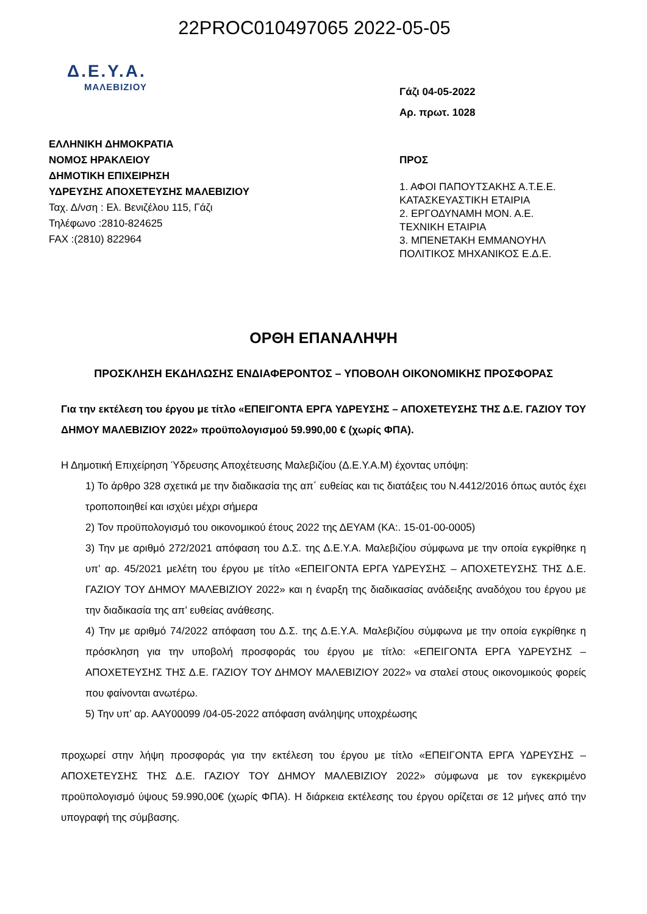22PROC010497065 2022-05-05
Δ.Ε.Υ.Α.
ΜΑΛΕΒΙΖΙΟΥ
ΕΛΛΗΝΙΚΗ ΔΗΜΟΚΡΑΤΙΑ
ΝΟΜΟΣ ΗΡΑΚΛΕΙΟΥ
ΔΗΜΟΤΙΚΗ ΕΠΙΧΕΙΡΗΣΗ
ΥΔΡΕΥΣΗΣ ΑΠΟΧΕΤΕΥΣΗΣ ΜΑΛΕΒΙΖΙΟΥ
Ταχ. Δ/νση : Ελ. Βενιζέλου 115, Γάζι
Τηλέφωνο :2810-824625
FAX :(2810) 822964
Γάζι 04-05-2022
Αρ. πρωτ. 1028
ΠΡΟΣ
1. ΑΦΟΙ ΠΑΠΟΥΤΣΑΚΗΣ Α.Τ.Ε.Ε.
ΚΑΤΑΣΚΕΥΑΣΤΙΚΗ ΕΤΑΙΡΙΑ
2. ΕΡΓΟΔΥΝΑΜΗ ΜΟΝ. Α.Ε.
ΤΕΧΝΙΚΗ ΕΤΑΙΡΙΑ
3. ΜΠΕΝΕΤΑΚΗ ΕΜΜΑΝΟΥΗΛ
ΠΟΛΙΤΙΚΟΣ ΜΗΧΑΝΙΚΟΣ Ε.Δ.Ε.
ΟΡΘΗ ΕΠΑΝΑΛΗΨΗ
ΠΡΟΣΚΛΗΣΗ ΕΚΔΗΛΩΣΗΣ ΕΝΔΙΑΦΕΡΟΝΤΟΣ – ΥΠΟΒΟΛΗ ΟΙΚΟΝΟΜΙΚΗΣ ΠΡΟΣΦΟΡΑΣ
Για την εκτέλεση του έργου με τίτλο «ΕΠΕΙΓΟΝΤΑ ΕΡΓΑ ΥΔΡΕΥΣΗΣ – ΑΠΟΧΕΤΕΥΣΗΣ ΤΗΣ Δ.Ε. ΓΑΖΙΟΥ ΤΟΥ ΔΗΜΟΥ ΜΑΛΕΒΙΖΙΟΥ 2022» προϋπολογισμού 59.990,00 € (χωρίς ΦΠΑ).
Η Δημοτική Επιχείρηση Ύδρευσης Αποχέτευσης Μαλεβιζίου (Δ.Ε.Υ.Α.Μ) έχοντας υπόψη:
1) Το άρθρο 328 σχετικά με την διαδικασία της απ΄ ευθείας και τις διατάξεις του Ν.4412/2016 όπως αυτός έχει τροποποιηθεί και ισχύει μέχρι σήμερα
2) Τον προϋπολογισμό του οικονομικού έτους 2022 της ΔΕΥΑΜ (ΚΑ:. 15-01-00-0005)
3) Την με αριθμό 272/2021 απόφαση του Δ.Σ. της Δ.Ε.Υ.Α. Μαλεβιζίου σύμφωνα με την οποία εγκρίθηκε η υπ’ αρ. 45/2021 μελέτη του έργου με τίτλο «ΕΠΕΙΓΟΝΤΑ ΕΡΓΑ ΥΔΡΕΥΣΗΣ – ΑΠΟΧΕΤΕΥΣΗΣ ΤΗΣ Δ.Ε. ΓΑΖΙΟΥ ΤΟΥ ΔΗΜΟΥ ΜΑΛΕΒΙΖΙΟΥ 2022» και η έναρξη της διαδικασίας ανάδειξης αναδόχου του έργου με την διαδικασία της απ’ ευθείας ανάθεσης.
4) Την με αριθμό 74/2022 απόφαση του Δ.Σ. της Δ.Ε.Υ.Α. Μαλεβιζίου σύμφωνα με την οποία εγκρίθηκε η πρόσκληση για την υποβολή προσφοράς του έργου με τίτλο: «ΕΠΕΙΓΟΝΤΑ ΕΡΓΑ ΥΔΡΕΥΣΗΣ – ΑΠΟΧΕΤΕΥΣΗΣ ΤΗΣ Δ.Ε. ΓΑΖΙΟΥ ΤΟΥ ΔΗΜΟΥ ΜΑΛΕΒΙΖΙΟΥ 2022» να σταλεί στους οικονομικούς φορείς που φαίνονται ανωτέρω.
5) Την υπ’ αρ. ΑΑΥ00099 /04-05-2022 απόφαση ανάληψης υποχρέωσης
προχωρεί στην λήψη προσφοράς για την εκτέλεση του έργου με τίτλο «ΕΠΕΙΓΟΝΤΑ ΕΡΓΑ ΥΔΡΕΥΣΗΣ – ΑΠΟΧΕΤΕΥΣΗΣ ΤΗΣ Δ.Ε. ΓΑΖΙΟΥ ΤΟΥ ΔΗΜΟΥ ΜΑΛΕΒΙΖΙΟΥ 2022» σύμφωνα με τον εγκεκριμένο προϋπολογισμό ύψους 59.990,00€ (χωρίς ΦΠΑ). Η διάρκεια εκτέλεσης του έργου ορίζεται σε 12 μήνες από την υπογραφή της σύμβασης.